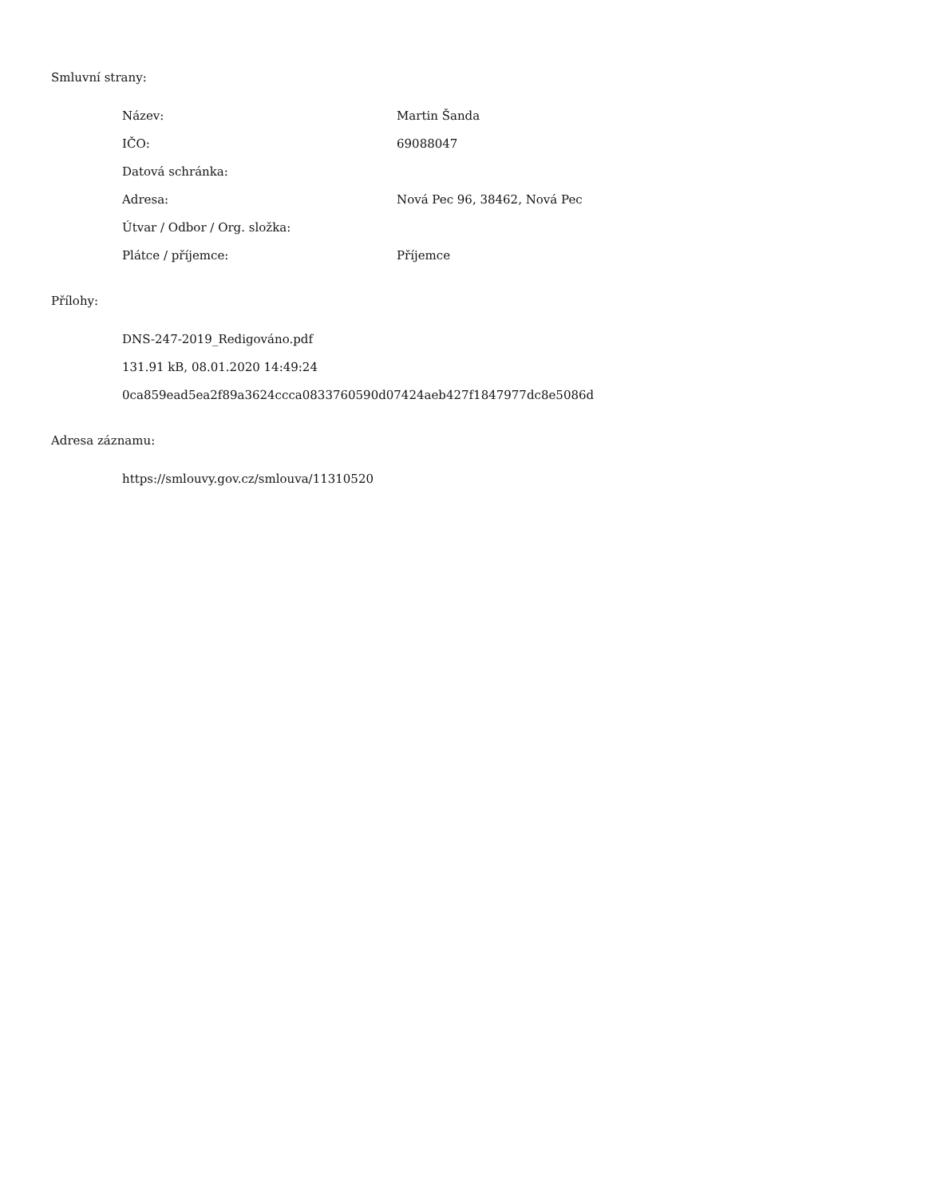Smluvní strany:
| Název: | Martin Šanda |
| IČO: | 69088047 |
| Datová schránka: | |
| Adresa: | Nová Pec 96, 38462, Nová Pec |
| Útvar / Odbor / Org. složka: | |
| Plátce / příjemce: | Příjemce |
Přílohy:
DNS-247-2019_Redigováno.pdf
131.91 kB, 08.01.2020 14:49:24
0ca859ead5ea2f89a3624ccca0833760590d07424aeb427f1847977dc8e5086d
Adresa záznamu:
https://smlouvy.gov.cz/smlouva/11310520